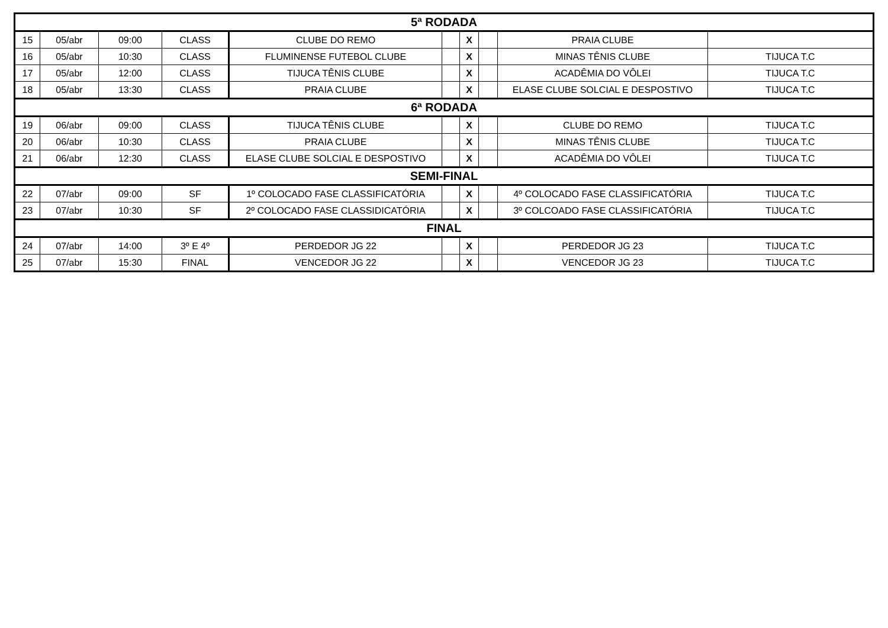| 5ª RODADA | | | | | | | | | |
| --- | --- | --- | --- | --- | --- | --- | --- | --- | --- |
| 15 | 05/abr | 09:00 | CLASS | CLUBE DO REMO | | X | | PRAIA CLUBE | |
| 16 | 05/abr | 10:30 | CLASS | FLUMINENSE FUTEBOL CLUBE | | X | | MINAS TÊNIS CLUBE | TIJUCA T.C |
| 17 | 05/abr | 12:00 | CLASS | TIJUCA TÊNIS CLUBE | | X | | ACADÊMIA DO VÔLEI | TIJUCA T.C |
| 18 | 05/abr | 13:30 | CLASS | PRAIA CLUBE | | X | | ELASE CLUBE SOLCIAL E DESPOSTIVO | TIJUCA T.C |
| 6ª RODADA | | | | | | | | | |
| 19 | 06/abr | 09:00 | CLASS | TIJUCA TÊNIS CLUBE | | X | | CLUBE DO REMO | TIJUCA T.C |
| 20 | 06/abr | 10:30 | CLASS | PRAIA CLUBE | | X | | MINAS TÊNIS CLUBE | TIJUCA T.C |
| 21 | 06/abr | 12:30 | CLASS | ELASE CLUBE SOLCIAL E DESPOSTIVO | | X | | ACADÊMIA DO VÔLEI | TIJUCA T.C |
| SEMI-FINAL | | | | | | | | | |
| 22 | 07/abr | 09:00 | SF | 1º COLOCADO FASE CLASSIFICATÓRIA | | X | | 4º COLOCADO FASE CLASSIFICATÓRIA | TIJUCA T.C |
| 23 | 07/abr | 10:30 | SF | 2º COLOCADO FASE CLASSIDICATÓRIA | | X | | 3º COLCOADO FASE CLASSIFICATÓRIA | TIJUCA T.C |
| FINAL | | | | | | | | | |
| 24 | 07/abr | 14:00 | 3º E 4º | PERDEDOR JG 22 | | X | | PERDEDOR JG 23 | TIJUCA T.C |
| 25 | 07/abr | 15:30 | FINAL | VENCEDOR JG 22 | | X | | VENCEDOR JG 23 | TIJUCA T.C |